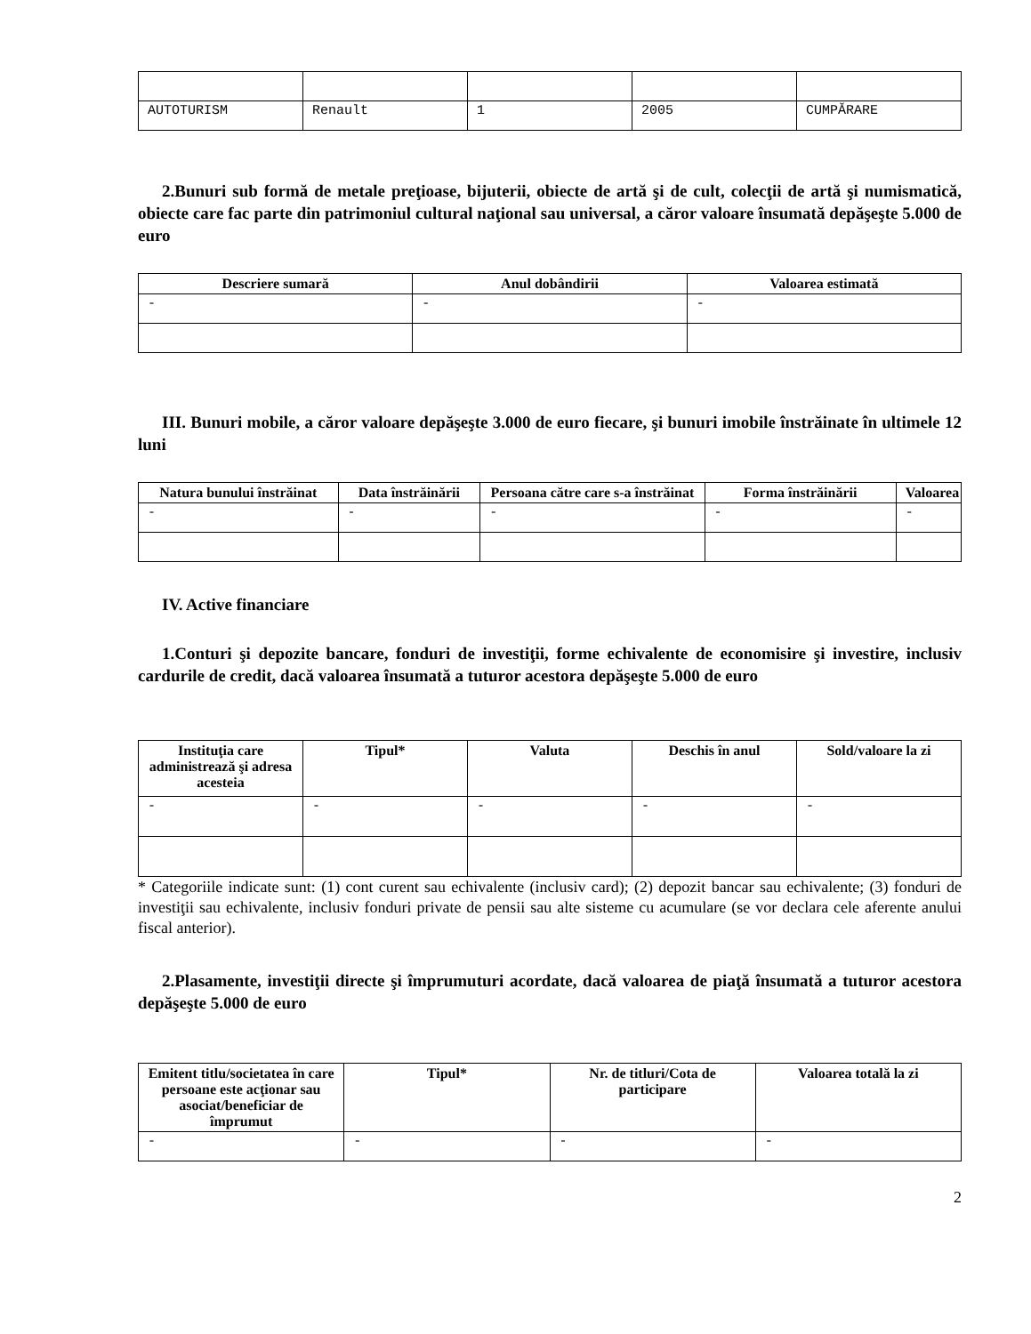| AUTOTURISM | Renault | 1 | 2005 | CUMPĂRARE |
2.Bunuri sub formă de metale preţioase, bijuterii, obiecte de artă şi de cult, colecţii de artă şi numismatică, obiecte care fac parte din patrimoniul cultural naţional sau universal, a căror valoare însumată depăşeşte 5.000 de euro
| Descriere sumară | Anul dobândirii | Valoarea estimată |
| --- | --- | --- |
| - | - | - |
III. Bunuri mobile, a căror valoare depăşeşte 3.000 de euro fiecare, şi bunuri imobile înstrăinate în ultimele 12 luni
| Natura bunului înstrăinat | Data înstrăinării | Persoana către care s-a înstrăinat | Forma înstrăinării | Valoarea |
| --- | --- | --- | --- | --- |
| - | - | - | - | - |
IV. Active financiare
1.Conturi şi depozite bancare, fonduri de investiţii, forme echivalente de economisire şi investire, inclusiv cardurile de credit, dacă valoarea însumată a tuturor acestora depăşeşte 5.000 de euro
| Instituţia care administrează şi adresa acesteia | Tipul* | Valuta | Deschis în anul | Sold/valoare la zi |
| --- | --- | --- | --- | --- |
| - | - | - | - | - |
* Categoriile indicate sunt: (1) cont curent sau echivalente (inclusiv card); (2) depozit bancar sau echivalente; (3) fonduri de investiţii sau echivalente, inclusiv fonduri private de pensii sau alte sisteme cu acumulare (se vor declara cele aferente anului fiscal anterior).
2.Plasamente, investiţii directe şi împrumuturi acordate, dacă valoarea de piaţă însumată a tuturor acestora depăşeşte 5.000 de euro
| Emitent titlu/societatea în care persoane este acţionar sau asociat/beneficiar de împrumut | Tipul* | Nr. de titluri/Cota de participare | Valoarea totală la zi |
| --- | --- | --- | --- |
| - | - | - | - |
2